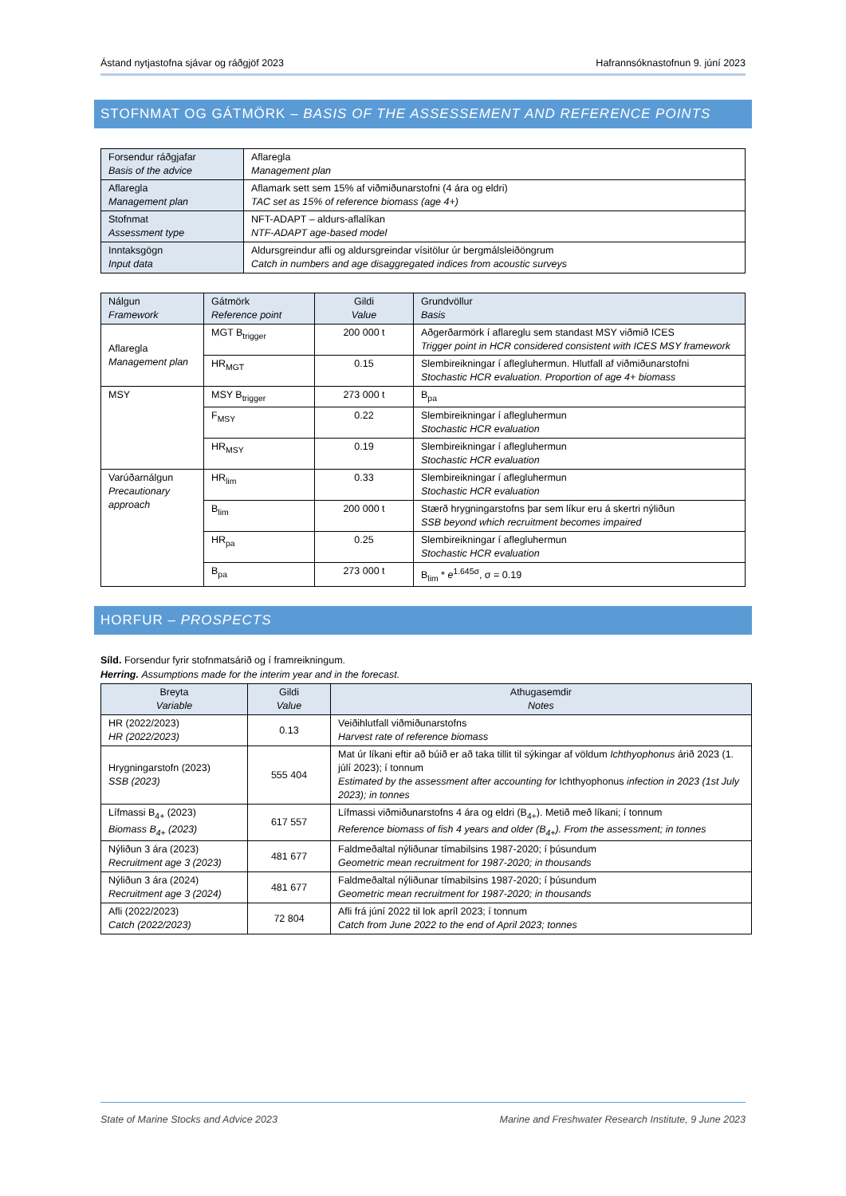Ástand nytjastofna sjávar og ráðgjöf 2023 Hafrannsóknastofnun 9. júní 2023
STOFNMAT OG GÁTMÖRK – BASIS OF THE ASSESSEMENT AND REFERENCE POINTS
| Forsendur ráðgjafar Basis of the advice | Aflaregla Management plan |
| Aflaregla Management plan | Aflamark sett sem 15% af viðmiðunarstofni (4 ára og eldri) TAC set as 15% of reference biomass (age 4+) |
| Stofnmat Assessment type | NFT-ADAPT – aldurs-aflalíkan NTF-ADAPT age-based model |
| Inntaksgögn Input data | Aldursgreindur afli og aldursgreindar vísitölur úr bergmálsleiðöngrum Catch in numbers and age disaggregated indices from acoustic surveys |
| Nálgun Framework | Gátmörk Reference point | Gildi Value | Grundvöllur Basis |
| --- | --- | --- | --- |
| Aflaregla Management plan | MGT B<sub>trigger</sub> | 200 000 t | Aðgerðarmörk í aflareglu sem standast MSY viðmið ICES Trigger point in HCR considered consistent with ICES MSY framework |
| | HR<sub>MGT</sub> | 0.15 | Slembireikningar í aflegluhermun. Hlutfall af viðmiðunarstofni Stochastic HCR evaluation. Proportion of age 4+ biomass |
| MSY | MSY B<sub>trigger</sub> | 273 000 t | B<sub>pa</sub> |
| | F<sub>MSY</sub> | 0.22 | Slembireikningar í aflegluhermun Stochastic HCR evaluation |
| | HR<sub>MSY</sub> | 0.19 | Slembireikningar í aflegluhermun Stochastic HCR evaluation |
| Varúðarnálgun Precautionary approach | HR<sub>lim</sub> | 0.33 | Slembireikningar í aflegluhermun Stochastic HCR evaluation |
| | B<sub>lim</sub> | 200 000 t | Stærð hrygningarstofns þar sem líkur eru á skertri nýliðun SSB beyond which recruitment becomes impaired |
| | HR<sub>pa</sub> | 0.25 | Slembireikningar í aflegluhermun Stochastic HCR evaluation |
| | B<sub>pa</sub> | 273 000 t | B<sub>lim</sub> * e<sup>1.645σ</sup>, σ = 0.19 |
HORFUR – PROSPECTS
Síld. Forsendur fyrir stofnmatsárið og í framreikningum.
Herring. Assumptions made for the interim year and in the forecast.
| Breyta Variable | Gildi Value | Athugasemdir Notes |
| --- | --- | --- |
| HR (2022/2023) HR (2022/2023) | 0.13 | Veiðihlutfall viðmiðunarstofns Harvest rate of reference biomass |
| Hrygningarstofn (2023) SSB (2023) | 555 404 | Mat úr líkani eftir að búið er að taka tillit til sýkingar af völdum Ichthyophonus árið 2023 (1. júlí 2023); í tonnum Estimated by the assessment after accounting for Ichthyophonus infection in 2023 (1st July 2023); in tonnes |
| Lífmassi B<sub>4+</sub> (2023) Biomass B<sub>4+</sub> (2023) | 617 557 | Lífmassi viðmiðunarstofns 4 ára og eldri (B<sub>4+</sub>). Metið með líkani; í tonnum Reference biomass of fish 4 years and older (B<sub>4+</sub>). From the assessment; in tonnes |
| Nýliðun 3 ára (2023) Recruitment age 3 (2023) | 481 677 | Faldmeðaltal nýliðunar tímabilsins 1987-2020; í þúsundum Geometric mean recruitment for 1987-2020; in thousands |
| Nýliðun 3 ára (2024) Recruitment age 3 (2024) | 481 677 | Faldmeðaltal nýliðunar tímabilsins 1987-2020; í þúsundum Geometric mean recruitment for 1987-2020; in thousands |
| Afli (2022/2023) Catch (2022/2023) | 72 804 | Afli frá júní 2022 til lok apríl 2023; í tonnum Catch from June 2022 to the end of April 2023; tonnes |
State of Marine Stocks and Advice 2023 Marine and Freshwater Research Institute, 9 June 2023